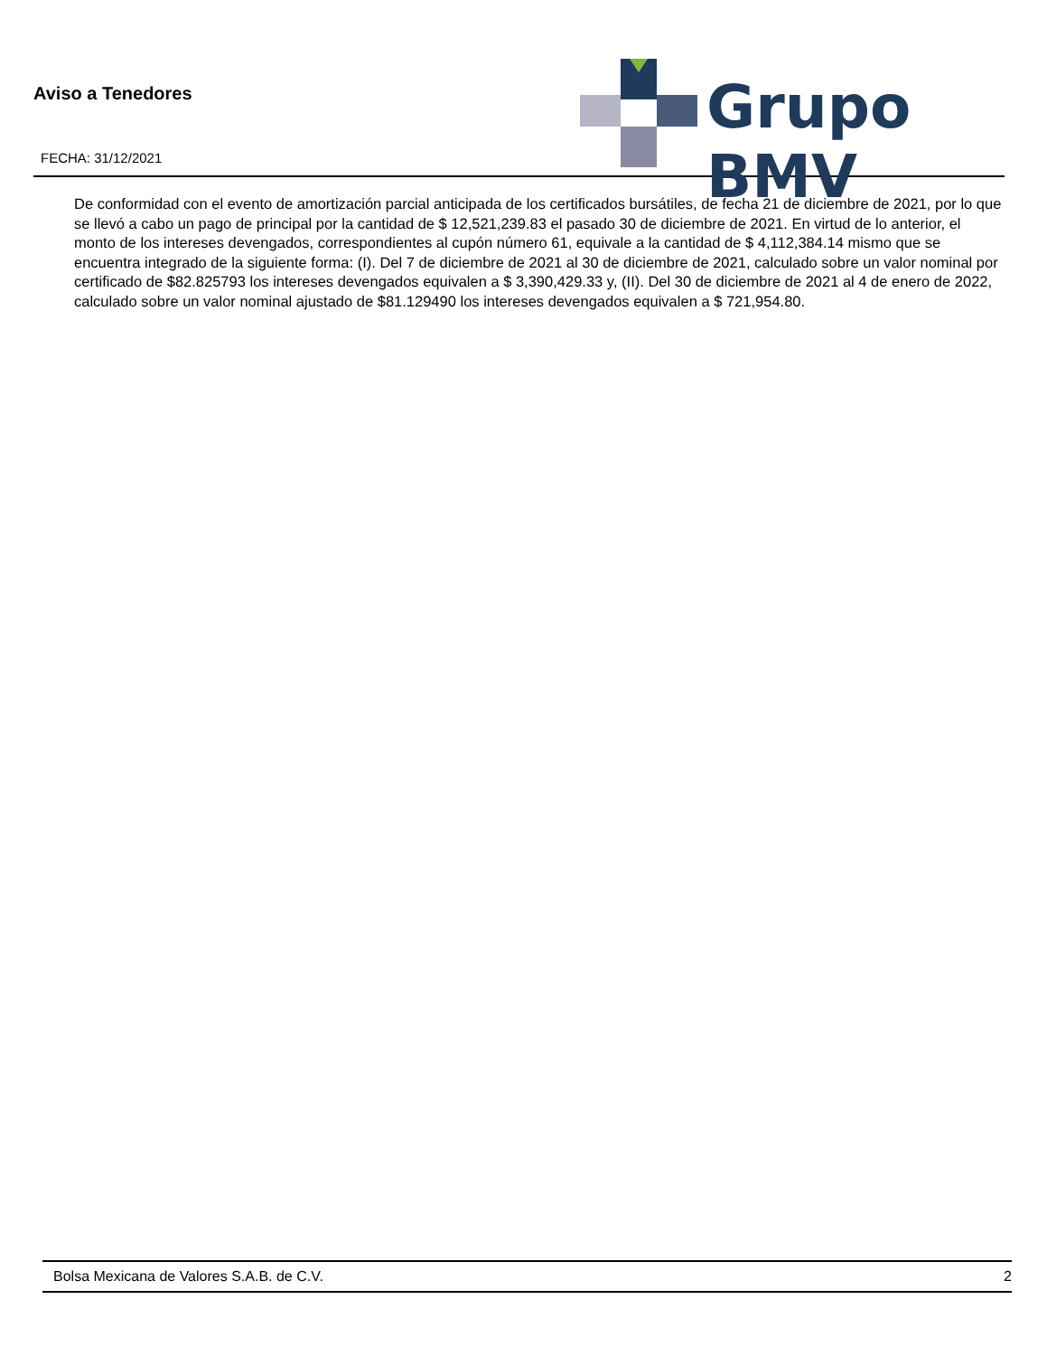Aviso a Tenedores
FECHA: 31/12/2021
Grupo BMV
De conformidad con el evento de amortización parcial anticipada de los certificados bursátiles, de fecha 21 de diciembre de 2021, por lo que se llevó a cabo un pago de principal por la cantidad de $ 12,521,239.83 el pasado 30 de diciembre de 2021. En virtud de lo anterior, el monto de los intereses devengados, correspondientes al cupón número 61, equivale a la cantidad de $ 4,112,384.14 mismo que se encuentra integrado de la siguiente forma: (I). Del 7 de diciembre de 2021 al 30 de diciembre de 2021, calculado sobre un valor nominal por certificado de $82.825793 los intereses devengados equivalen a $ 3,390,429.33 y, (II). Del 30 de diciembre de 2021 al 4 de enero de 2022, calculado sobre un valor nominal ajustado de $81.129490 los intereses devengados equivalen a $ 721,954.80.
Bolsa Mexicana de Valores S.A.B. de C.V. 2